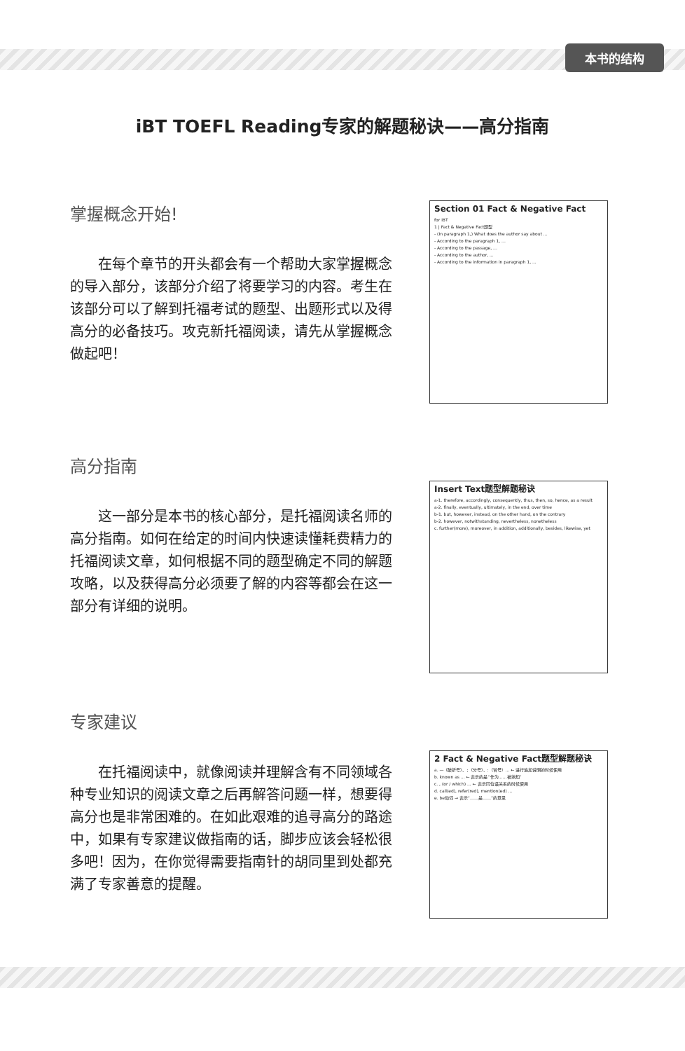本书的结构
iBT TOEFL Reading专家的解题秘诀——高分指南
掌握概念开始!
在每个章节的开头都会有一个帮助大家掌握概念的导入部分，该部分介绍了将要学习的内容。考生在该部分可以了解到托福考试的题型、出题形式以及得高分的必备技巧。攻克新托福阅读，请先从掌握概念做起吧！
Section 01 Fact & Negative Fact
for iBT
1 | Fact & Negative Fact题型
- (In paragraph 1,) What does the author say about ...
- According to the paragraph 1, ...
- According to the passage, ...
- According to the author, ...
- According to the information in paragraph 1, ...
高分指南
这一部分是本书的核心部分，是托福阅读名师的高分指南。如何在给定的时间内快速读懂耗费精力的托福阅读文章，如何根据不同的题型确定不同的解题攻略，以及获得高分必须要了解的内容等都会在这一部分有详细的说明。
Insert Text题型解题秘诀
a-1. therefore, accordingly, consequently, thus, then, so, hence, as a result
a-2. finally, eventually, ultimately, in the end, over time
b-1. but, however, instead, on the other hand, on the contrary
b-2. however, notwithstanding, nevertheless, nonetheless
c. further(more), moreover, in addition, additionally, besides, likewise, yet
专家建议
在托福阅读中，就像阅读并理解含有不同领域各种专业知识的阅读文章之后再解答问题一样，想要得高分也是非常困难的。在如此艰难的追寻高分的路途中，如果有专家建议做指南的话，脚步应该会轻松很多吧！因为，在你觉得需要指南针的胡同里到处都充满了专家善意的提醒。
2 Fact & Negative Fact题型解题秘诀
a. —（破折号）、;（分号）、:（冒号）... ← 进行追加说明的时候使用
b. known as ... ← 表示的是“作为……被熟知”
c. , (or / which) ... ← 表示同位语关系的时候使用
d. call(ed), refer(red), mention(ed) ...
e. be动词 → 表示“……是……”的意思